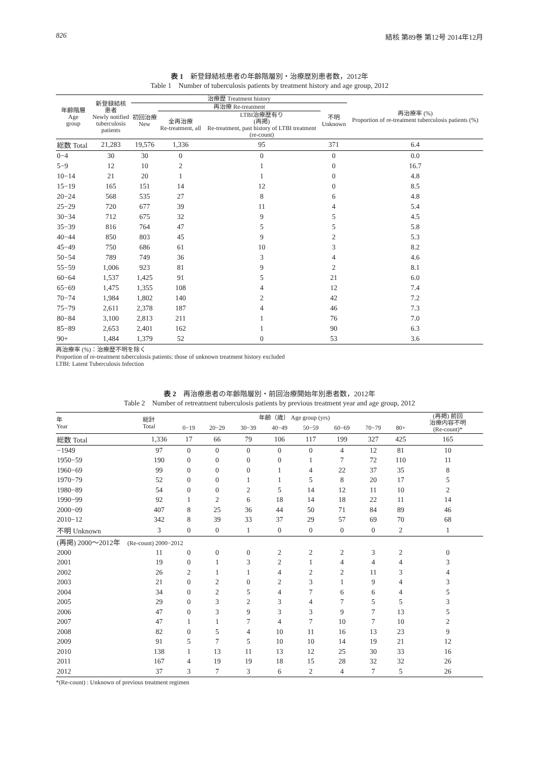826 結核 第89巻 第12号 2014年12月
表 1　新登録結核患者の年齢階層別・治療歴別患者数，2012年
Table 1　Number of tuberculosis patients by treatment history and age group, 2012
| 年齢階層 Age group | 新登録結核 患者 Newly notified tuberculosis patients | 治療歴 Treatment history | | | | 再治療率 (%) Proportion of re-treatment tuberculosis patients (%) |
| --- | --- | --- | --- | --- | --- | --- |
| | | 初回治療 New | 再治療 Re-treatment | | 不明 Unknown | |
| | | | 全再治療 Re-treatment, all | LTBI治療歴有り (再掲) Re-treatment, past history of LTBI treatment (re-count) | | |
| 総数 Total | 21,283 | 19,576 | 1,336 | 95 | 371 | 6.4 |
| 0−4 | 30 | 30 | 0 | 0 | 0 | 0.0 |
| 5−9 | 12 | 10 | 2 | 1 | 0 | 16.7 |
| 10−14 | 21 | 20 | 1 | 1 | 0 | 4.8 |
| 15−19 | 165 | 151 | 14 | 12 | 0 | 8.5 |
| 20−24 | 568 | 535 | 27 | 8 | 6 | 4.8 |
| 25−29 | 720 | 677 | 39 | 11 | 4 | 5.4 |
| 30−34 | 712 | 675 | 32 | 9 | 5 | 4.5 |
| 35−39 | 816 | 764 | 47 | 5 | 5 | 5.8 |
| 40−44 | 850 | 803 | 45 | 9 | 2 | 5.3 |
| 45−49 | 750 | 686 | 61 | 10 | 3 | 8.2 |
| 50−54 | 789 | 749 | 36 | 3 | 4 | 4.6 |
| 55−59 | 1,006 | 923 | 81 | 9 | 2 | 8.1 |
| 60−64 | 1,537 | 1,425 | 91 | 5 | 21 | 6.0 |
| 65−69 | 1,475 | 1,355 | 108 | 4 | 12 | 7.4 |
| 70−74 | 1,984 | 1,802 | 140 | 2 | 42 | 7.2 |
| 75−79 | 2,611 | 2,378 | 187 | 4 | 46 | 7.3 |
| 80−84 | 3,100 | 2,813 | 211 | 1 | 76 | 7.0 |
| 85−89 | 2,653 | 2,401 | 162 | 1 | 90 | 6.3 |
| 90+ | 1,484 | 1,379 | 52 | 0 | 53 | 3.6 |
再治療率 (%)：治療歴不明を除く
Proportion of re-treatment tuberculosis patients: those of unknown treatment history excluded
LTBI: Latent Tuberculosis Infection
表 2　再治療患者の年齢階層別・前回治療開始年別患者数，2012年
Table 2　Number of retreatment tuberculosis patients by previous treatment year and age group, 2012
| 年 Year | 総計 Total | 年齢（歳） Age group (yrs) | | | | | | | | (再掲) 前回 治療内容不明 (Re-count)* |
| --- | --- | --- | --- | --- | --- | --- | --- | --- | --- | --- |
| | | 0−19 | 20−29 | 30−39 | 40−49 | 50−59 | 60−69 | 70−79 | 80+ | |
| 総数 Total | 1,336 | 17 | 66 | 79 | 106 | 117 | 199 | 327 | 425 | 165 |
| −1949 | 97 | 0 | 0 | 0 | 0 | 0 | 4 | 12 | 81 | 10 |
| 1950−59 | 190 | 0 | 0 | 0 | 0 | 1 | 7 | 72 | 110 | 11 |
| 1960−69 | 99 | 0 | 0 | 0 | 1 | 4 | 22 | 37 | 35 | 8 |
| 1970−79 | 52 | 0 | 0 | 1 | 1 | 5 | 8 | 20 | 17 | 5 |
| 1980−89 | 54 | 0 | 0 | 2 | 5 | 14 | 12 | 11 | 10 | 2 |
| 1990−99 | 92 | 1 | 2 | 6 | 18 | 14 | 18 | 22 | 11 | 14 |
| 2000−09 | 407 | 8 | 25 | 36 | 44 | 50 | 71 | 84 | 89 | 46 |
| 2010−12 | 342 | 8 | 39 | 33 | 37 | 29 | 57 | 69 | 70 | 68 |
| 不明 Unknown | 3 | 0 | 0 | 1 | 0 | 0 | 0 | 0 | 2 | 1 |
| (再掲) 2000〜2012年 (Re-count) 2000−2012 | | | | | | | | | | |
| 2000 | 11 | 0 | 0 | 0 | 2 | 2 | 2 | 3 | 2 | 0 |
| 2001 | 19 | 0 | 1 | 3 | 2 | 1 | 4 | 4 | 4 | 3 |
| 2002 | 26 | 2 | 1 | 1 | 4 | 2 | 2 | 11 | 3 | 4 |
| 2003 | 21 | 0 | 2 | 0 | 2 | 3 | 1 | 9 | 4 | 3 |
| 2004 | 34 | 0 | 2 | 5 | 4 | 7 | 6 | 6 | 4 | 5 |
| 2005 | 29 | 0 | 3 | 2 | 3 | 4 | 7 | 5 | 5 | 3 |
| 2006 | 47 | 0 | 3 | 9 | 3 | 3 | 9 | 7 | 13 | 5 |
| 2007 | 47 | 1 | 1 | 7 | 4 | 7 | 10 | 7 | 10 | 2 |
| 2008 | 82 | 0 | 5 | 4 | 10 | 11 | 16 | 13 | 23 | 9 |
| 2009 | 91 | 5 | 7 | 5 | 10 | 10 | 14 | 19 | 21 | 12 |
| 2010 | 138 | 1 | 13 | 11 | 13 | 12 | 25 | 30 | 33 | 16 |
| 2011 | 167 | 4 | 19 | 19 | 18 | 15 | 28 | 32 | 32 | 26 |
| 2012 | 37 | 3 | 7 | 3 | 6 | 2 | 4 | 7 | 5 | 26 |
*(Re-count) : Unknown of previous treatment regimen